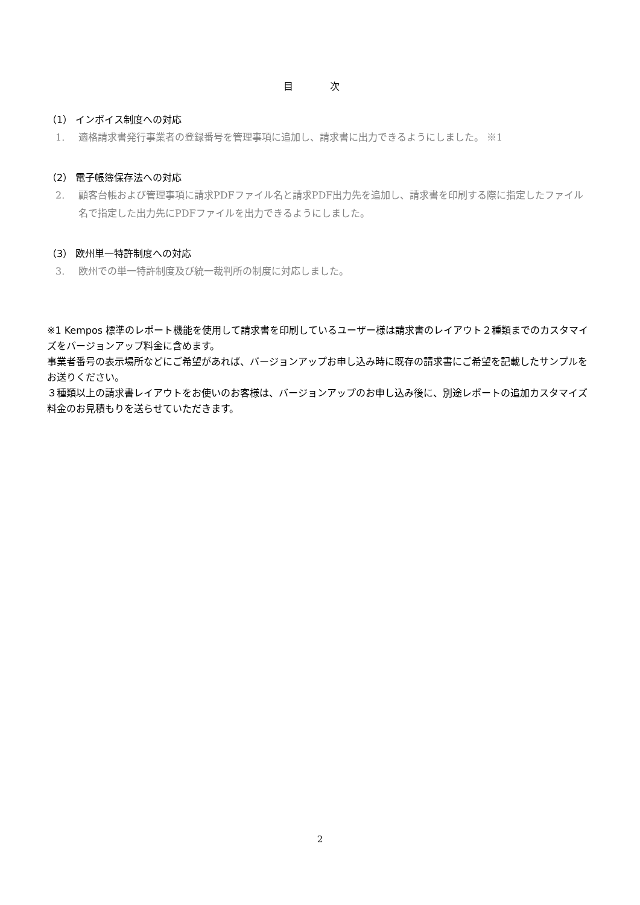目 次
（1） インボイス制度への対応
1. 適格請求書発行事業者の登録番号を管理事項に追加し、請求書に出力できるようにしました。 ※1
（2） 電子帳簿保存法への対応
2. 顧客台帳および管理事項に請求PDFファイル名と請求PDF出力先を追加し、請求書を印刷する際に指定したファイル名で指定した出力先にPDFファイルを出力できるようにしました。
（3） 欧州単一特許制度への対応
3. 欧州での単一特許制度及び統一裁判所の制度に対応しました。
※1 Kempos 標準のレポート機能を使用して請求書を印刷しているユーザー様は請求書のレイアウト２種類までのカスタマイズをバージョンアップ料金に含めます。
事業者番号の表示場所などにご希望があれば、バージョンアップお申し込み時に既存の請求書にご希望を記載したサンプルをお送りください。
３種類以上の請求書レイアウトをお使いのお客様は、バージョンアップのお申し込み後に、別途レポートの追加カスタマイズ料金のお見積もりを送らせていただきます。
2